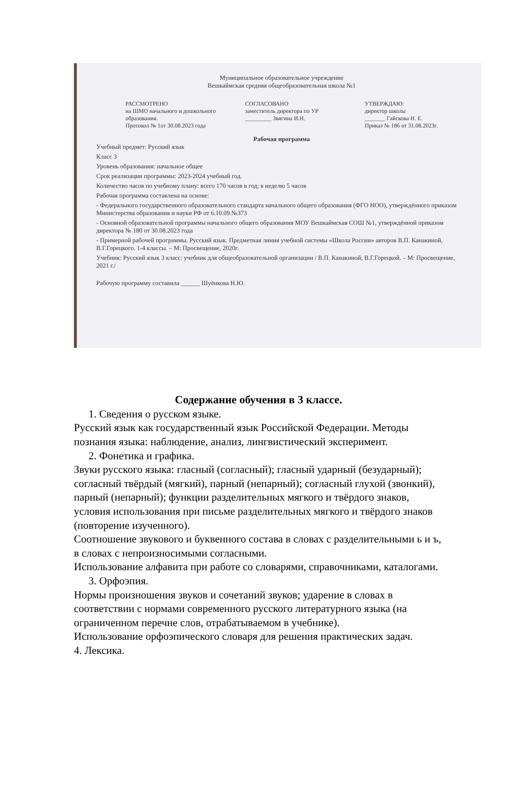Муниципальное образовательное учреждение
Вешкаймская средняя общеобразовательная школа №1
РАССМОТРЕНО
на ШМО начального и дошкольного образования.
Протокол № 1от 30.08.2023 года
СОГЛАСОВАНО
заместитель директора по УР
_________ Звягина И.Н.
УТВЕРЖДАЮ:
директор школы
_______ Гайскова Н. Е.
Приказ № 186 от 31.08.2023г.
Рабочая программа
Учебный предмет: Русский язык
Класс 3
Уровень образования: начальное общее
Срок реализации программы: 2023-2024 учебный год.
Количество часов по учебному плану: всего 170 часов в год; в неделю 5 часов
Рабочая программа составлена на основе:
- Федерального государственного образовательного стандарта начального общего образования (ФГО НОО), утверждённого приказом Министерства образования и науки РФ от 6.10.09.№373
- Основной образовательной программы начального общего образования МОУ Вешкаймская СОШ №1, утверждённой приказом директора № 180 от 30.08.2023 года
- Примерной рабочей программы. Русский язык. Предметная линия учебной системы «Школа России» авторов В.П. Канакиной, В.Г.Горецкого. 1-4 классы. – М: Просвещение, 2020г.
Учебник: Русский язык 3 класс: учебник для общеобразовательной организации / В.П. Канакиной, В.Г.Горецкой. – М: Просвещение, 2021 г./
Рабочую программу составила ______ Шуёнкова Н.Ю.
Содержание обучения в 3 классе.
1. Сведения о русском языке.
Русский язык как государственный язык Российской Федерации. Методы познания языка: наблюдение, анализ, лингвистический эксперимент.
2. Фонетика и графика.
Звуки русского языка: гласный (согласный); гласный ударный (безударный); согласный твёрдый (мягкий), парный (непарный); согласный глухой (звонкий), парный (непарный); функции разделительных мягкого и твёрдого знаков, условия использования при письме разделительных мягкого и твёрдого знаков (повторение изученного).
Соотношение звукового и буквенного состава в словах с разделительными ь и ъ, в словах с непроизносимыми согласными.
Использование алфавита при работе со словарями, справочниками, каталогами.
3. Орфоэпия.
Нормы произношения звуков и сочетаний звуков; ударение в словах в соответствии с нормами современного русского литературного языка (на ограниченном перечне слов, отрабатываемом в учебнике).
Использование орфоэпического словаря для решения практических задач.
4. Лексика.